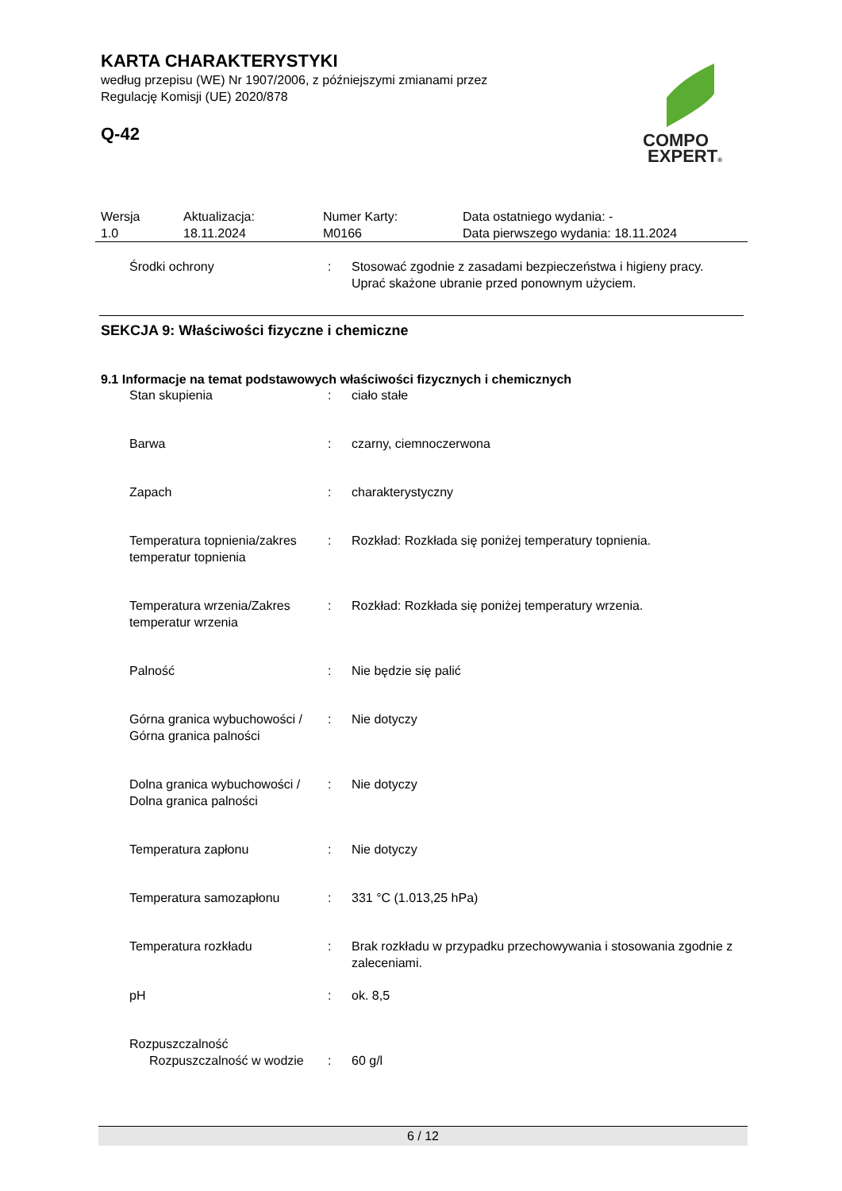KARTA CHARAKTERYSTYKI
według przepisu (WE) Nr 1907/2006, z późniejszymi zmianami przez
Regulację Komisji (UE) 2020/878
Q-42
COMPO
EXPERT®
| Wersja 1.0 | Aktualizacja: 18.11.2024 | Numer Karty: M0166 | Data ostatniego wydania: - Data pierwszego wydania: 18.11.2024 |
| Środki ochrony | : | Stosować zgodnie z zasadami bezpieczeństwa i higieny pracy. Uprać skażone ubranie przed ponownym użyciem. |
SEKCJA 9: Właściwości fizyczne i chemiczne
9.1 Informacje na temat podstawowych właściwości fizycznych i chemicznych
| Stan skupienia | : | ciało stałe |
| Barwa | : | czarny, ciemnoczerwona |
| Zapach | : | charakterystyczny |
| Temperatura topnienia/zakres temperatur topnienia | : | Rozkład: Rozkłada się poniżej temperatury topnienia. |
| Temperatura wrzenia/Zakres temperatur wrzenia | : | Rozkład: Rozkłada się poniżej temperatury wrzenia. |
| Palność | : | Nie będzie się palić |
| Górna granica wybuchowości / Górna granica palności | : | Nie dotyczy |
| Dolna granica wybuchowości / Dolna granica palności | : | Nie dotyczy |
| Temperatura zapłonu | : | Nie dotyczy |
| Temperatura samozapłonu | : | 331 °C (1.013,25 hPa) |
| Temperatura rozkładu | : | Brak rozkładu w przypadku przechowywania i stosowania zgodnie z zaleceniami. |
| pH | : | ok. 8,5 |
| Rozpuszczalność | | |
| Rozpuszczalność w wodzie | : | 60 g/l |
6 / 12